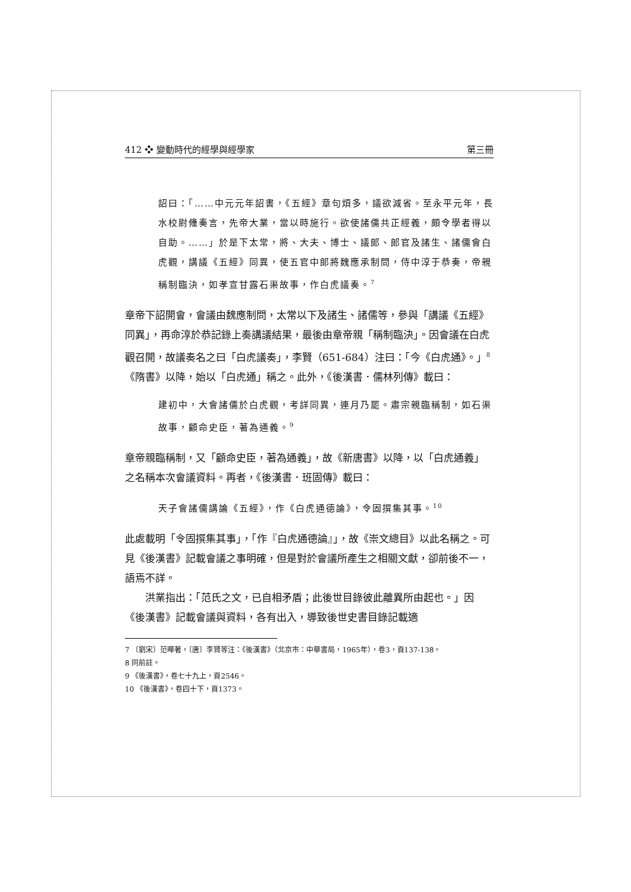412 ❖ 變動時代的經學與經學家 第三冊
詔曰：「……中元元年詔書，《五經》章句煩多，議欲減省。至永平元年，長水校尉儵奏言，先帝大業，當以時施行。欲使諸儒共正經義，頗令學者得以自助。……」於是下太常，將、大夫、博士、議郎、郎官及諸生、諸儒會白虎觀，講議《五經》同異，使五官中郎將魏應承制問，侍中淳于恭奏，帝親稱制臨決，如孝宣甘露石渠故事，作白虎議奏。<sup>7</sup>
章帝下詔開會，會議由魏應制問，太常以下及諸生、諸儒等，參與「講議《五經》同異」，再命淳於恭記錄上奏講議結果，最後由章帝親「稱制臨決」。因會議在白虎觀召開，故議奏名之曰「白虎議奏」，李賢（651-684）注曰：「今《白虎通》。」<sup>8</sup>《隋書》以降，始以「白虎通」稱之。此外，《後漢書．儒林列傳》載曰：
建初中，大會諸儒於白虎觀，考詳同異，連月乃罷。肅宗親臨稱制，如石渠故事，顧命史臣，著為通義。<sup>9</sup>
章帝親臨稱制，又「顧命史臣，著為通義」，故《新唐書》以降，以「白虎通義」之名稱本次會議資料。再者，《後漢書．班固傳》載曰：
天子會諸儒講論《五經》，作《白虎通德論》，令固撰集其事。<sup>10</sup>
此處載明「令固撰集其事」，「作『白虎通德論』」，故《崇文總目》以此名稱之。可見《後漢書》記載會議之事明確，但是對於會議所產生之相關文獻，卻前後不一，語焉不詳。
洪業指出：「范氏之文，已自相矛盾；此後世目錄彼此離異所由起也。」因《後漢書》記載會議與資料，各有出入，導致後世史書目錄記載適
7 〔劉宋〕范曄著，〔唐〕李賢等注：《後漢書》（北京市：中華書局，1965年），卷3，頁137-138。
8 同前註。
9 《後漢書》，卷七十九上，頁2546。
10 《後漢書》，卷四十下，頁1373。